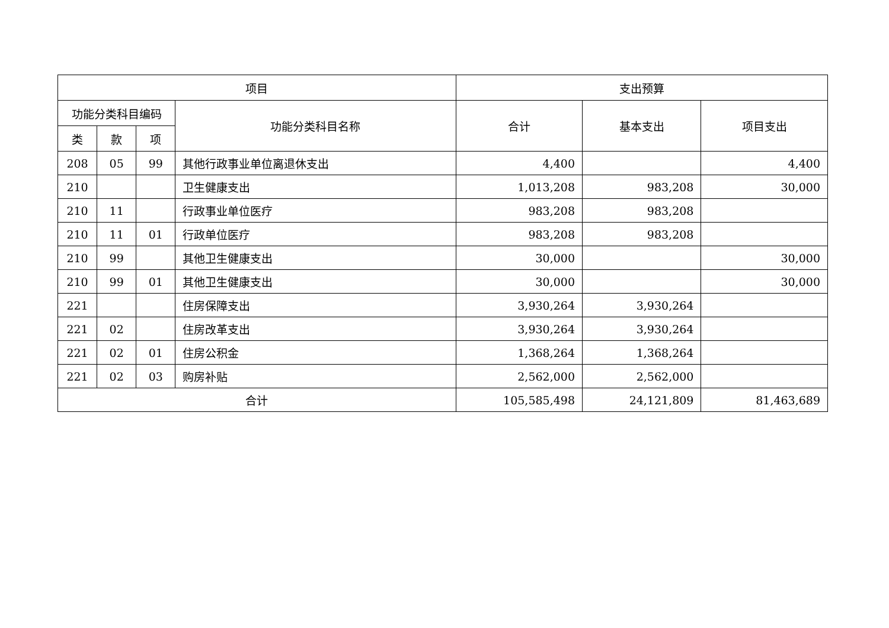| 项目 | | | | 支出预算 | | |
| --- | --- | --- | --- | --- | --- | --- |
| 功能分类科目编码 | | | 功能分类科目名称 | 合计 | 基本支出 | 项目支出 |
| 类 | 款 | 项 | | | | |
| 208 | 05 | 99 | 其他行政事业单位离退休支出 | 4,400 | | 4,400 |
| 210 | | | 卫生健康支出 | 1,013,208 | 983,208 | 30,000 |
| 210 | 11 | | 行政事业单位医疗 | 983,208 | 983,208 | |
| 210 | 11 | 01 | 行政单位医疗 | 983,208 | 983,208 | |
| 210 | 99 | | 其他卫生健康支出 | 30,000 | | 30,000 |
| 210 | 99 | 01 | 其他卫生健康支出 | 30,000 | | 30,000 |
| 221 | | | 住房保障支出 | 3,930,264 | 3,930,264 | |
| 221 | 02 | | 住房改革支出 | 3,930,264 | 3,930,264 | |
| 221 | 02 | 01 | 住房公积金 | 1,368,264 | 1,368,264 | |
| 221 | 02 | 03 | 购房补贴 | 2,562,000 | 2,562,000 | |
| 合计 | | | | 105,585,498 | 24,121,809 | 81,463,689 |